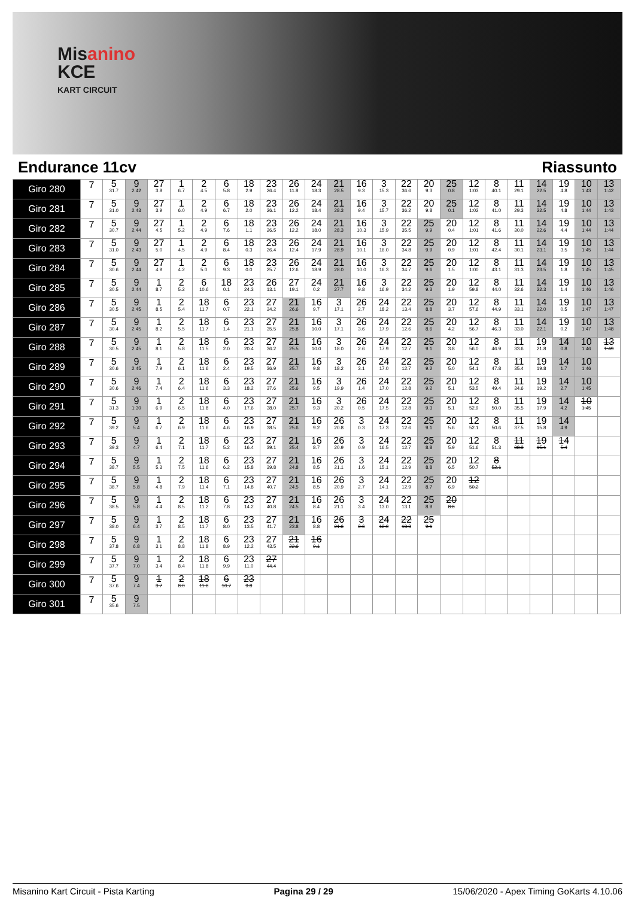Misanino
KCE
KART CIRCUIT
Endurance 11cv Riassunto
| Giro 280 | 7 | 5 31.7 | 9 2:42 | 27 3.8 | 1 6.7 | 2 4.5 | 6 5.8 | 18 2.9 | 23 26.4 | 26 11.8 | 24 18.3 | 21 28.5 | 16 9.3 | 3 15.3 | 22 36.6 | 20 9.3 | 25 0.8 | 12 1:03 | 8 40.1 | 11 29.1 | 14 22.5 | 19 4.8 | 10 1:43 | 13 1:42 |
| Giro 281 | 7 | 5 31.0 | 9 2:43 | 27 3.9 | 1 6.0 | 2 4.9 | 6 6.7 | 18 2.0 | 23 26.1 | 26 12.2 | 24 18.4 | 21 28.3 | 16 9.4 | 3 15.7 | 22 36.2 | 20 9.8 | 25 0.1 | 12 1:02 | 8 41.0 | 11 29.3 | 14 22.5 | 19 4.8 | 10 1:44 | 13 1:43 |
| Giro 282 | 7 | 5 30.7 | 9 2:44 | 27 4.5 | 1 5.2 | 2 4.9 | 6 7.6 | 18 1.1 | 23 26.5 | 26 12.2 | 24 18.0 | 21 28.3 | 16 10.3 | 3 15.9 | 22 35.5 | 25 9.9 | 20 0.4 | 12 1:01 | 8 41.6 | 11 30.0 | 14 22.6 | 19 4.4 | 10 1:44 | 13 1:44 |
| Giro 283 | 7 | 5 31.0 | 9 2:43 | 27 5.0 | 1 4.5 | 2 4.9 | 6 8.4 | 18 0.3 | 23 26.4 | 26 12.4 | 24 17.9 | 21 28.9 | 16 10.1 | 3 16.0 | 22 34.8 | 25 9.9 | 20 0.9 | 12 1:01 | 8 42.4 | 11 30.1 | 14 23.1 | 19 3.5 | 10 1:45 | 13 1:44 |
| Giro 284 | 7 | 5 30.6 | 9 2:44 | 27 4.9 | 1 4.2 | 2 5.0 | 6 9.3 | 18 0.0 | 23 25.7 | 26 12.6 | 24 18.9 | 21 28.0 | 16 10.0 | 3 16.3 | 22 34.7 | 25 9.6 | 20 1.5 | 12 1:00 | 8 43.1 | 11 31.3 | 14 23.5 | 19 1.8 | 10 1:45 | 13 1:45 |
| Giro 285 | 7 | 5 30.5 | 9 2:44 | 1 8.7 | 2 5.2 | 6 10.6 | 18 0.1 | 23 24.3 | 26 13.1 | 27 19.1 | 24 0.2 | 21 27.7 | 16 9.8 | 3 16.9 | 22 34.2 | 25 9.3 | 20 1.9 | 12 59.8 | 8 44.0 | 11 32.6 | 14 22.3 | 19 1.4 | 10 1:46 | 13 1:46 |
| Giro 286 | 7 | 5 30.5 | 9 2:45 | 1 8.5 | 2 5.4 | 18 11.7 | 6 0.7 | 23 22.1 | 27 34.2 | 21 26.6 | 16 9.7 | 3 17.1 | 26 2.7 | 24 18.2 | 22 13.4 | 25 8.8 | 20 3.7 | 12 57.6 | 8 44.9 | 11 33.1 | 14 22.0 | 19 0.5 | 10 1:47 | 13 1:47 |
| Giro 287 | 7 | 5 30.4 | 9 2:45 | 1 8.2 | 2 5.5 | 18 11.7 | 6 1.4 | 23 21.1 | 27 35.5 | 21 25.8 | 16 10.0 | 3 17.1 | 26 3.6 | 24 17.9 | 22 12.6 | 25 8.6 | 20 4.2 | 12 56.7 | 8 46.3 | 11 33.0 | 14 22.1 | 19 0.2 | 10 1:47 | 13 1:48 |
| Giro 288 | 7 | 5 30.5 | 9 2:45 | 1 8.1 | 2 5.8 | 18 11.5 | 6 2.0 | 23 20.4 | 27 36.2 | 21 25.5 | 16 10.0 | 3 18.0 | 26 2.6 | 24 17.9 | 22 12.7 | 25 9.1 | 20 3.8 | 12 56.0 | 8 46.9 | 11 33.6 | 19 21.8 | 14 0.8 | 10 1:46 | 13 1:49 |
| Giro 289 | 7 | 5 30.6 | 9 2:45 | 1 7.9 | 2 6.1 | 18 11.6 | 6 2.4 | 23 19.5 | 27 36.9 | 21 25.7 | 16 9.8 | 3 18.2 | 26 3.1 | 24 17.0 | 22 12.7 | 25 9.2 | 20 5.0 | 12 54.1 | 8 47.8 | 11 35.4 | 19 19.8 | 14 1.7 | 10 1:46 | |
| Giro 290 | 7 | 5 30.6 | 9 2:46 | 1 7.4 | 2 6.4 | 18 11.6 | 6 3.3 | 23 18.2 | 27 37.6 | 21 25.6 | 16 9.5 | 3 19.9 | 26 1.4 | 24 17.0 | 22 12.8 | 25 9.2 | 20 5.1 | 12 53.5 | 8 49.4 | 11 34.6 | 19 19.2 | 14 2.7 | 10 1:45 | |
| Giro 291 | 7 | 5 31.3 | 9 1:30 | 1 6.9 | 2 6.5 | 18 11.8 | 6 4.0 | 23 17.6 | 27 38.0 | 21 25.7 | 16 9.3 | 3 20.2 | 26 0.5 | 24 17.5 | 22 12.8 | 25 9.3 | 20 5.1 | 12 52.9 | 8 50.0 | 11 35.5 | 19 17.9 | 14 4.2 | 10 1:45 | |
| Giro 292 | 7 | 5 39.2 | 9 5.4 | 1 6.7 | 2 6.9 | 18 11.6 | 6 4.6 | 23 16.9 | 27 38.5 | 21 25.6 | 16 9.2 | 26 20.8 | 3 0.3 | 24 17.3 | 22 12.6 | 25 9.1 | 20 5.6 | 12 52.1 | 8 50.6 | 11 37.5 | 19 15.8 | 14 4.9 | | |
| Giro 293 | 7 | 5 39.3 | 9 4.7 | 1 6.4 | 2 7.1 | 18 11.7 | 6 5.2 | 23 16.4 | 27 39.1 | 21 25.4 | 16 8.7 | 26 20.9 | 3 0.9 | 24 16.5 | 22 12.7 | 25 8.8 | 20 5.9 | 12 51.6 | 8 51.3 | 11 38.3 | 19 15.1 | 14 5.4 | | |
| Giro 294 | 7 | 5 38.7 | 9 5.5 | 1 5.3 | 2 7.5 | 18 11.6 | 6 6.2 | 23 15.8 | 27 39.8 | 21 24.8 | 16 8.5 | 26 21.1 | 3 1.6 | 24 15.1 | 22 12.9 | 25 8.8 | 20 6.5 | 12 50.7 | 8 52.1 | | | | | |
| Giro 295 | 7 | 5 38.7 | 9 5.8 | 1 4.8 | 2 7.9 | 18 11.4 | 6 7.1 | 23 14.8 | 27 40.7 | 21 24.5 | 16 8.5 | 26 20.9 | 3 2.7 | 24 14.1 | 22 12.9 | 25 8.7 | 20 6.9 | 12 50.2 | | | | | | |
| Giro 296 | 7 | 5 38.5 | 9 5.8 | 1 4.4 | 2 8.5 | 18 11.2 | 6 7.8 | 23 14.2 | 27 40.8 | 21 24.5 | 16 8.4 | 26 21.1 | 3 3.4 | 24 13.0 | 22 13.1 | 25 8.9 | 20 8.6 | | | | | | | |
| Giro 297 | 7 | 5 38.0 | 9 6.4 | 1 3.7 | 2 8.5 | 18 11.7 | 6 8.0 | 23 13.5 | 27 41.7 | 21 23.8 | 16 8.8 | 26 21.6 | 3 3.6 | 24 12.0 | 22 13.3 | 25 9.1 | | | | | | | | |
| Giro 298 | 7 | 5 37.8 | 9 6.8 | 1 3.1 | 2 8.8 | 18 11.8 | 6 8.9 | 23 12.2 | 27 43.5 | 21 22.6 | 16 9.1 | | | | | | | | | | | | | |
| Giro 299 | 7 | 5 37.7 | 9 7.0 | 1 3.4 | 2 8.4 | 18 11.8 | 6 9.9 | 23 11.0 | 27 44.4 | | | | | | | | | | | | | | | |
| Giro 300 | 7 | 5 37.6 | 9 7.4 | 1 3.7 | 2 8.0 | 18 11.6 | 6 10.7 | 23 9.8 | | | | | | | | | | | | | | | | |
| Giro 301 | 7 | 5 35.6 | 9 7.5 | | | | | | | | | | | | | | | | | | | | | |
Misanino Kart Circuit - Pista Karting Pagina 29 / 29 15/06/2020 - Apex Timing GoKarts 4.10.06